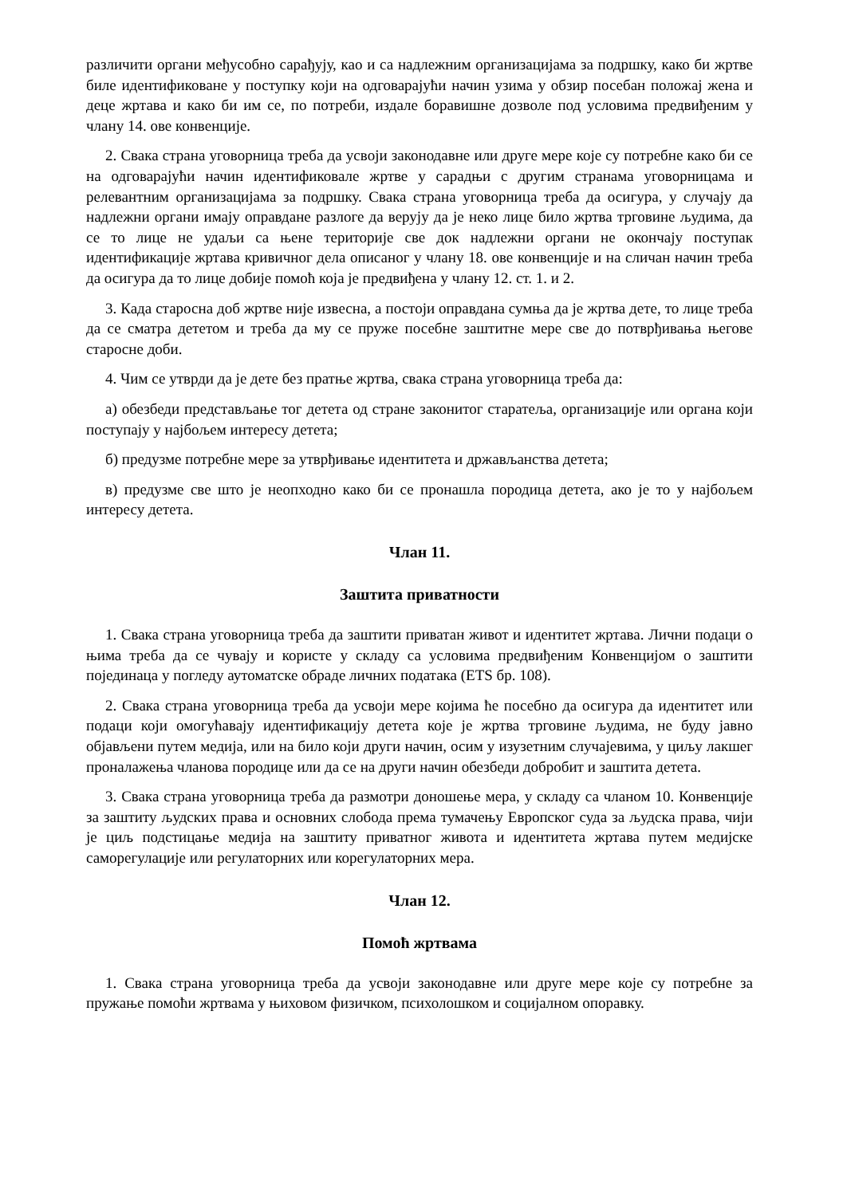различити органи међусобно сарађују, као и са надлежним организацијама за подршку, како би жртве биле идентификоване у поступку који на одговарајући начин узима у обзир посебан положај жена и деце жртава и како би им се, по потреби, издале боравишне дозволе под условима предвиђеним у члану 14. ове конвенције.
2. Свака страна уговорница треба да усвоји законодавне или друге мере које су потребне како би се на одговарајући начин идентификовале жртве у сарадњи с другим странама уговорницама и релевантним организацијама за подршку. Свака страна уговорница треба да осигура, у случају да надлежни органи имају оправдане разлоге да верују да је неко лице било жртва трговине људима, да се то лице не удаљи са њене територије све док надлежни органи не окончају поступак идентификације жртава кривичног дела описаног у члану 18. ове конвенције и на сличан начин треба да осигура да то лице добије помоћ која је предвиђена у члану 12. ст. 1. и 2.
3. Када старосна доб жртве није извесна, а постоји оправдана сумња да је жртва дете, то лице треба да се сматра дететом и треба да му се пруже посебне заштитне мере све до потврђивања његове старосне доби.
4. Чим се утврди да је дете без пратње жртва, свака страна уговорница треба да:
а) обезбеди представљање тог детета од стране законитог старатеља, организације или органа који поступају у најбољем интересу детета;
б) предузме потребне мере за утврђивање идентитета и држављанства детета;
в) предузме све што је неопходно како би се пронашла породица детета, ако је то у најбољем интересу детета.
Члан 11.
Заштита приватности
1. Свака страна уговорница треба да заштити приватан живот и идентитет жртава. Лични подаци о њима треба да се чувају и користе у складу са условима предвиђеним Конвенцијом о заштити појединаца у погледу аутоматске обраде личних података (ETS бр. 108).
2. Свака страна уговорница треба да усвоји мере којима ће посебно да осигура да идентитет или подаци који омогућавају идентификацију детета које је жртва трговине људима, не буду јавно објављени путем медија, или на било који други начин, осим у изузетним случајевима, у циљу лакшег проналажења чланова породице или да се на други начин обезбеди добробит и заштита детета.
3. Свака страна уговорница треба да размотри доношење мера, у складу са чланом 10. Конвенције за заштиту људских права и основних слобода према тумачењу Европског суда за људска права, чији је циљ подстицање медија на заштиту приватног живота и идентитета жртава путем медијске саморегулације или регулаторних или корегулаторних мера.
Члан 12.
Помоћ жртвама
1. Свака страна уговорница треба да усвоји законодавне или друге мере које су потребне за пружање помоћи жртвама у њиховом физичком, психолошком и социјалном опоравку.